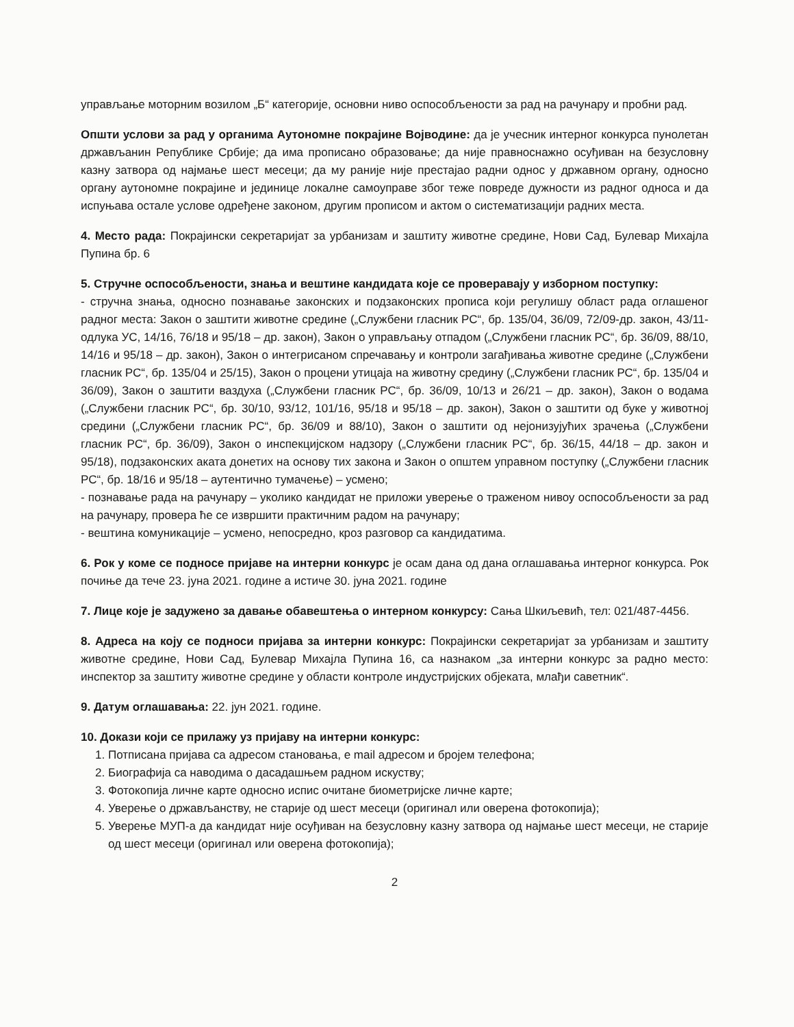управљање моторним возилом „Б“ категорије, основни ниво оспособљености за рад на рачунару и пробни рад.
Општи услови за рад у органима Аутономне покрајине Војводине: да је учесник интерног конкурса пунолетан држављанин Републике Србије; да има прописано образовање; да није правноснажно осуђиван на безусловну казну затвора од најмање шест месеци; да му раније није престајао радни однос у државном органу, односно органу аутономне покрајине и јединице локалне самоуправе због теже повреде дужности из радног односа и да испуњава остале услове одређене законом, другим прописом и актом о систематизацији радних места.
4. Место рада: Покрајински секретаријат за урбанизам и заштиту животне средине, Нови Сад, Булевар Михајла Пупина бр. 6
5. Стручне оспособљености, знања и вештине кандидата које се проверавају у изборном поступку:
- стручна знања, односно познавање законских и подзаконских прописа који регулишу област рада оглашеног радног места: Закон о заштити животне средине („Службени гласник РС“, бр. 135/04, 36/09, 72/09-др. закон, 43/11-одлука УС, 14/16, 76/18 и 95/18 – др. закон), Закон о управљању отпадом („Службени гласник РС“, бр. 36/09, 88/10, 14/16 и 95/18 – др. закон), Закон о интегрисаном спречавању и контроли загађивања животне средине („Службени гласник РС“, бр. 135/04 и 25/15), Закон о процени утицаја на животну средину („Службени гласник РС“, бр. 135/04 и 36/09), Закон о заштити ваздуха („Службени гласник РС“, бр. 36/09, 10/13 и 26/21 – др. закон), Закон о водама („Службени гласник РС“, бр. 30/10, 93/12, 101/16, 95/18 и 95/18 – др. закон), Закон о заштити од буке у животној средини („Службени гласник РС“, бр. 36/09 и 88/10), Закон о заштити од нејонизујућих зрачења („Службени гласник РС“, бр. 36/09), Закон о инспекцијском надзору („Службени гласник РС“, бр. 36/15, 44/18 – др. закон и 95/18), подзаконских аката донетих на основу тих закона и Закон о општем управном поступку („Службени гласник РС“, бр. 18/16 и 95/18 – аутентично тумачење) – усмено;
- познавање рада на рачунару – уколико кандидат не приложи уверење о траженом нивоу оспособљености за рад на рачунару, провера ће се извршити практичним радом на рачунару;
- вештина комуникације – усмено, непосредно, кроз разговор са кандидатима.
6. Рок у коме се подносе пријаве на интерни конкурс је осам дана од дана оглашавања интерног конкурса. Рок почиње да тече 23. јуна 2021. године а истиче 30. јуна 2021. године
7. Лице које је задужено за давање обавештења о интерном конкурсу: Сања Шкиљевић, тел: 021/487-4456.
8. Адреса на коју се подноси пријава за интерни конкурс: Покрајински секретаријат за урбанизам и заштиту животне средине, Нови Сад, Булевар Михајла Пупина 16, са назнаком „за интерни конкурс за радно место: инспектор за заштиту животне средине у области контроле индустријских објеката, млађи саветник“.
9. Датум оглашавања: 22. јун 2021. године.
10. Докази који се прилажу уз пријаву на интерни конкурс:
1. Потписана пријава са адресом становања, e mail адресом и бројем телефона;
2. Биографија са наводима о дасадашњем радном искуству;
3. Фотокопија личне карте односно испис очитане биометријске личне карте;
4. Уверење о држављанству, не старије од шест месеци (оригинал или оверена фотокопија);
5. Уверење МУП-а да кандидат није осуђиван на безусловну казну затвора од најмање шест месеци, не старије од шест месеци (оригинал или оверена фотокопија);
2